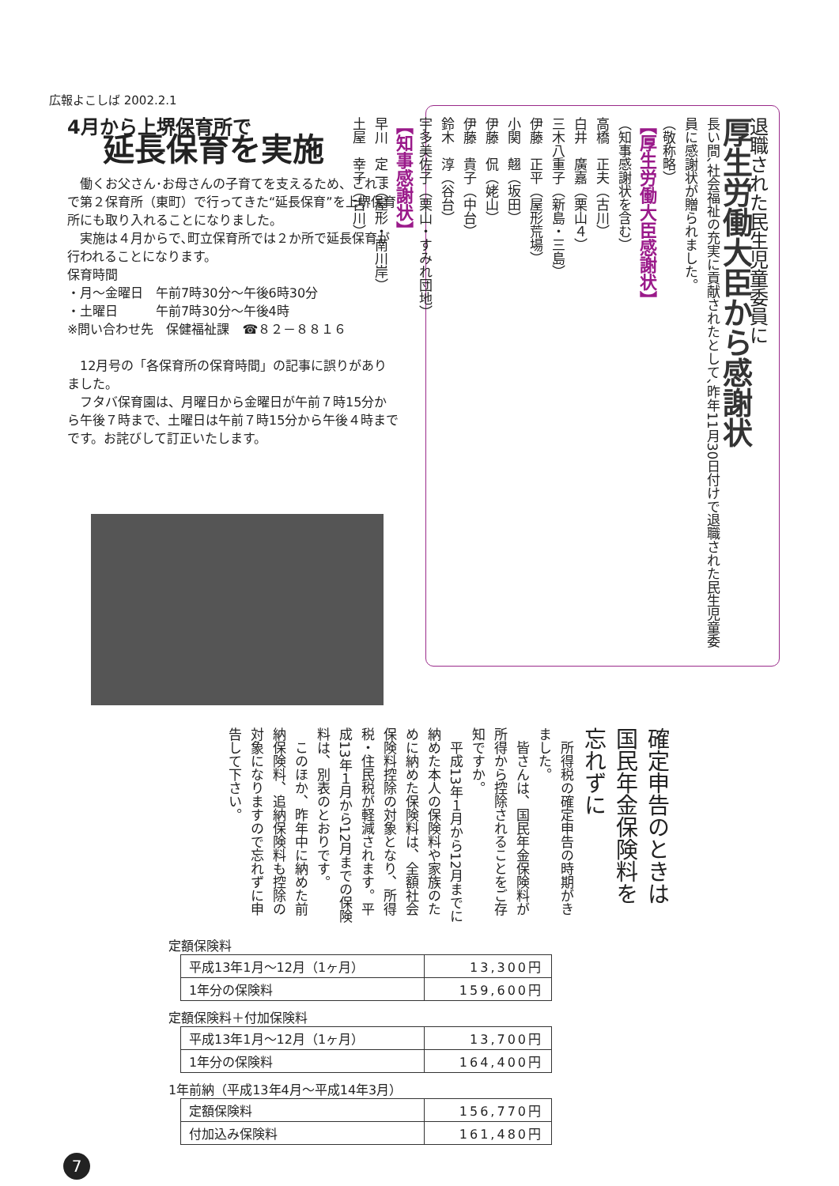広報よこしば 2002.2.1
4月から上堺保育所で
延長保育を実施
　働くお父さん･お母さんの子育てを支えるため、これまで第２保育所（東町）で行ってきた“延長保育”を上堺保育所にも取り入れることになりました。
　実施は４月からで､町立保育所では２か所で延長保育が行われることになります。
保育時間
・月～金曜日　午前7時30分～午後6時30分
・土曜日　　　午前7時30分～午後4時
※問い合わせ先　保健福祉課　☎８２－８８１６
　12月号の「各保育所の保育時間」の記事に誤りがありました。
　フタバ保育園は、月曜日から金曜日が午前７時15分から午後７時まで、土曜日は午前７時15分から午後４時までです。お詫びして訂正いたします。
退職された民生児童委員に
厚生労働大臣から感謝状
長い間､社会福祉の充実に貢献されたとして､昨年11月30日付けで退職された民生児童委員に感謝状が贈られました。
（敬称略）
【厚生労働大臣感謝状】
（知事感謝状を含む）
高橋　正夫（古川）
白井　廣嘉（栗山４）
三木八重子（新島・三島）
伊藤　正平（屋形荒場）
小関　翹（坂田）
伊藤　侃（姥山）
伊藤　貴子（中台）
鈴木　淳（谷台）
宇多美佐子（栗山・すみれ団地）
【知事感謝状】
早川　定一（屋形・南川岸）
土屋　幸子（古川）
確定申告のときは
国民年金保険料を忘れずに
　所得税の確定申告の時期がきました。
　皆さんは、国民年金保険料が所得から控除されることをご存知ですか。
　平成13年１月から12月までに納めた本人の保険料や家族のために納めた保険料は、全額社会保険料控除の対象となり、所得税・住民税が軽減されます。平成13年１月から12月までの保険料は、別表のとおりです。
　このほか、昨年中に納めた前納保険料、追納保険料も控除の対象になりますので忘れずに申告して下さい。
定額保険料
| 平成13年1月～12月（1ヶ月） | 13,300円 |
| 1年分の保険料 | 159,600円 |
定額保険料＋付加保険料
| 平成13年1月～12月（1ヶ月） | 13,700円 |
| 1年分の保険料 | 164,400円 |
1年前納（平成13年4月～平成14年3月）
| 定額保険料 | 156,770円 |
| 付加込み保険料 | 161,480円 |
7